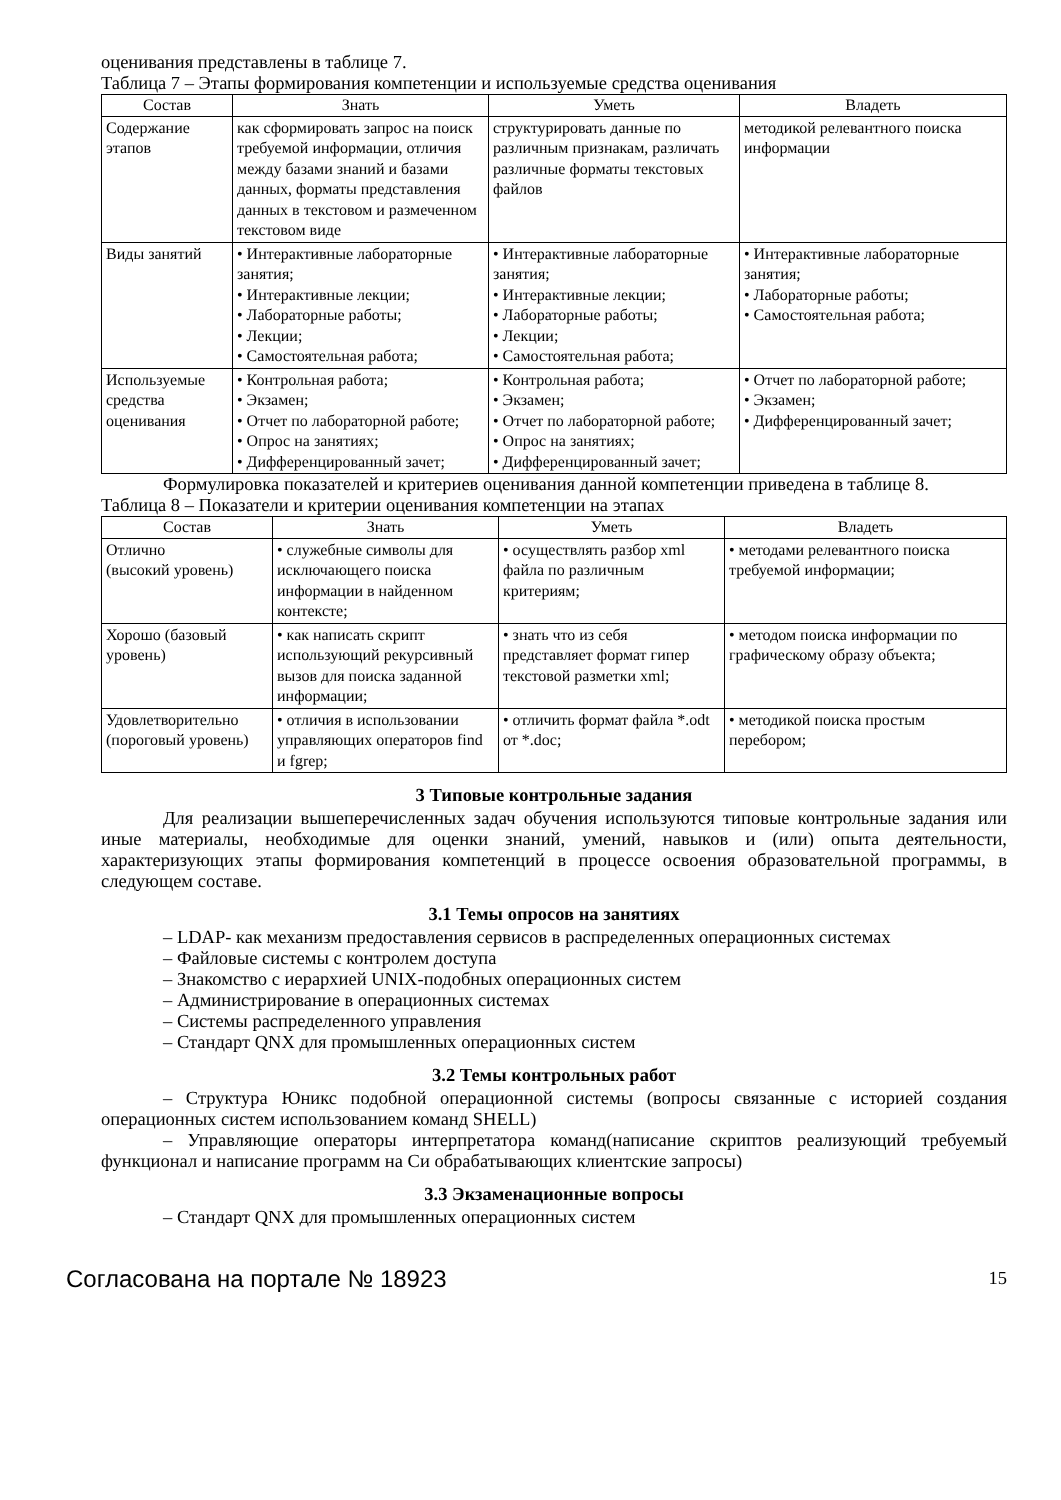оценивания представлены в таблице 7.
Таблица 7 – Этапы формирования компетенции и используемые средства оценивания
| Состав | Знать | Уметь | Владеть |
| --- | --- | --- | --- |
| Содержание этапов | как сформировать запрос на поиск требуемой информации, отличия между базами знаний и базами данных, форматы представления данных в текстовом и размеченном текстовом виде | структурировать данные по различным признакам, различать различные форматы текстовых файлов | методикой релевантного поиска информации |
| Виды занятий | • Интерактивные лабораторные занятия; • Интерактивные лекции; • Лабораторные работы; • Лекции; • Самостоятельная работа; | • Интерактивные лабораторные занятия; • Интерактивные лекции; • Лабораторные работы; • Лекции; • Самостоятельная работа; | • Интерактивные лабораторные занятия; • Лабораторные работы; • Самостоятельная работа; |
| Используемые средства оценивания | • Контрольная работа; • Экзамен; • Отчет по лабораторной работе; • Опрос на занятиях; • Дифференцированный зачет; | • Контрольная работа; • Экзамен; • Отчет по лабораторной работе; • Опрос на занятиях; • Дифференцированный зачет; | • Отчет по лабораторной работе; • Экзамен; • Дифференцированный зачет; |
Формулировка показателей и критериев оценивания данной компетенции приведена в таблице 8.
Таблица 8 – Показатели и критерии оценивания компетенции на этапах
| Состав | Знать | Уметь | Владеть |
| --- | --- | --- | --- |
| Отлично (высокий уровень) | • служебные символы для исключающего поиска информации в найденном контексте; | • осуществлять разбор xml файла по различным критериям; | • методами релевантного поиска требуемой информации; |
| Хорошо (базовый уровень) | • как написать скрипт использующий рекурсивный вызов для поиска заданной информации; | • знать что из себя представляет формат гипер текстовой разметки xml; | • методом поиска информации по графическому образу объекта; |
| Удовлетворительно (пороговый уровень) | • отличия в использовании управляющих операторов find и fgrep; | • отличить формат файла *.odt от *.doc; | • методикой поиска простым перебором; |
3 Типовые контрольные задания
Для реализации вышеперечисленных задач обучения используются типовые контрольные задания или иные материалы, необходимые для оценки знаний, умений, навыков и (или) опыта деятельности, характеризующих этапы формирования компетенций в процессе освоения образовательной программы, в следующем составе.
3.1 Темы опросов на занятиях
– LDAP- как механизм предоставления сервисов в распределенных операционных системах
– Файловые системы с контролем доступа
– Знакомство с иерархией UNIX-подобных операционных систем
– Администрирование в операционных системах
– Системы распределенного управления
– Стандарт QNX для промышленных операционных систем
3.2 Темы контрольных работ
– Структура Юникс подобной операционной системы (вопросы связанные с историей создания операционных систем использованием команд SHELL)
– Управляющие операторы интерпретатора команд(написание скриптов реализующий требуемый функционал и написание программ на Си обрабатывающих клиентские запросы)
3.3 Экзаменационные вопросы
– Стандарт QNX для промышленных операционных систем
Согласована на портале № 18923 15